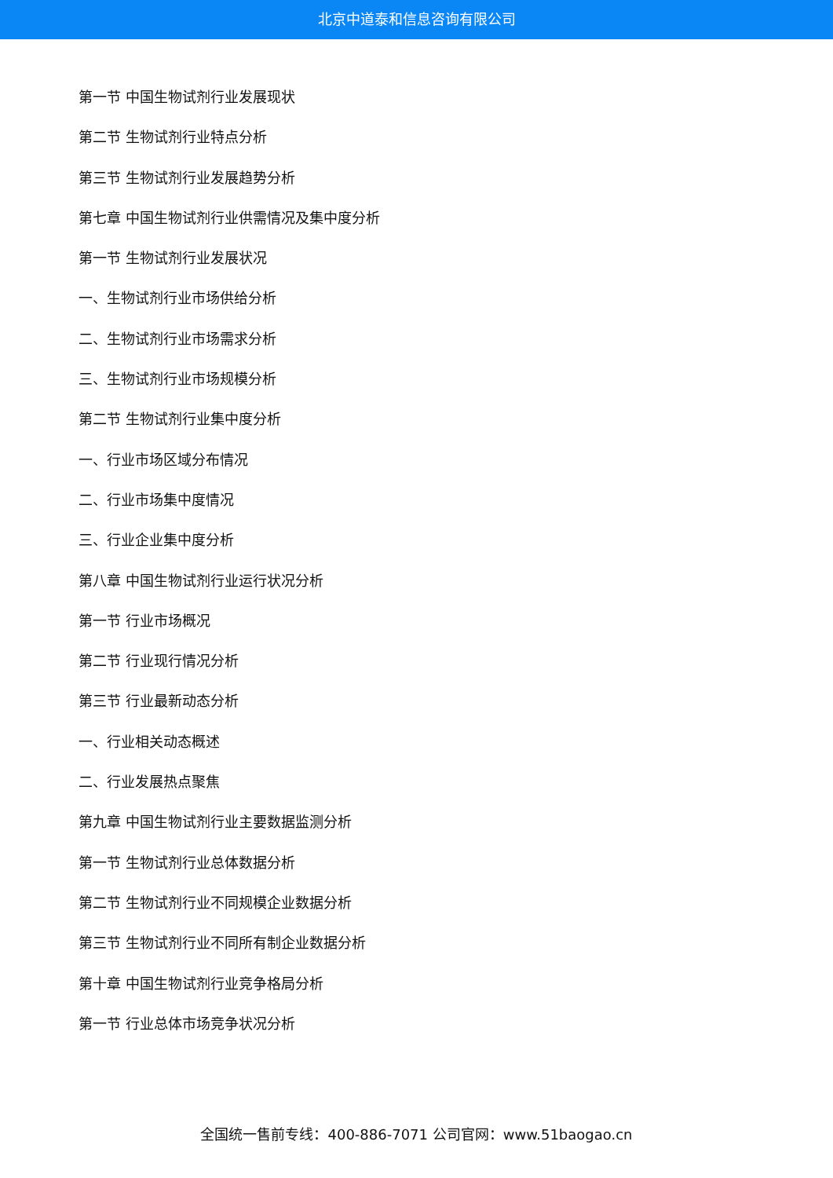北京中道泰和信息咨询有限公司
第一节 中国生物试剂行业发展现状
第二节 生物试剂行业特点分析
第三节 生物试剂行业发展趋势分析
第七章 中国生物试剂行业供需情况及集中度分析
第一节 生物试剂行业发展状况
一、生物试剂行业市场供给分析
二、生物试剂行业市场需求分析
三、生物试剂行业市场规模分析
第二节 生物试剂行业集中度分析
一、行业市场区域分布情况
二、行业市场集中度情况
三、行业企业集中度分析
第八章 中国生物试剂行业运行状况分析
第一节 行业市场概况
第二节 行业现行情况分析
第三节 行业最新动态分析
一、行业相关动态概述
二、行业发展热点聚焦
第九章 中国生物试剂行业主要数据监测分析
第一节 生物试剂行业总体数据分析
第二节 生物试剂行业不同规模企业数据分析
第三节 生物试剂行业不同所有制企业数据分析
第十章 中国生物试剂行业竞争格局分析
第一节 行业总体市场竞争状况分析
全国统一售前专线：400-886-7071 公司官网：www.51baogao.cn